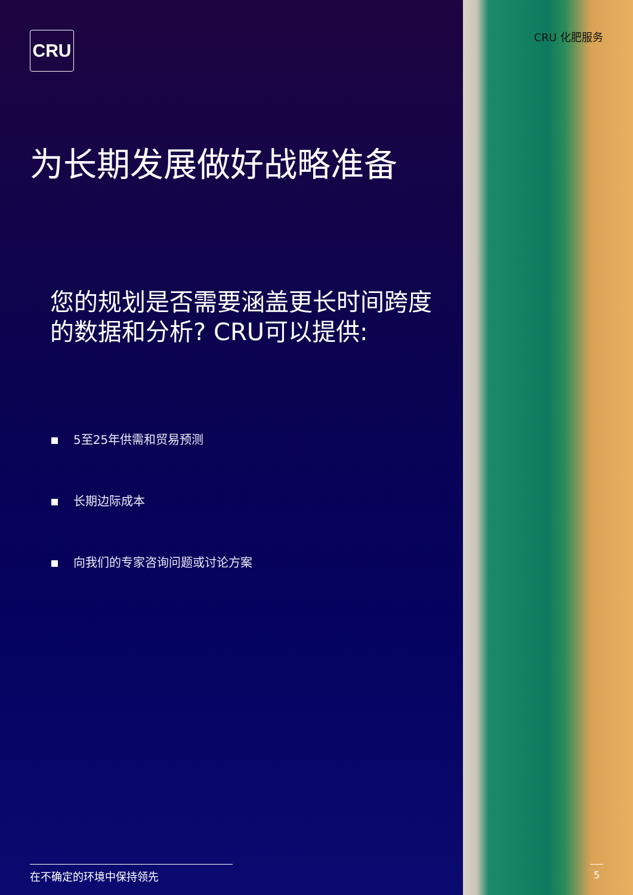CRU
为长期发展做好战略准备
您的规划是否需要涵盖更长时间跨度的数据和分析? CRU可以提供:
5至25年供需和贸易预测
长期边际成本
向我们的专家咨询问题或讨论方案
在不确定的环境中保持领先
CRU 化肥服务
5